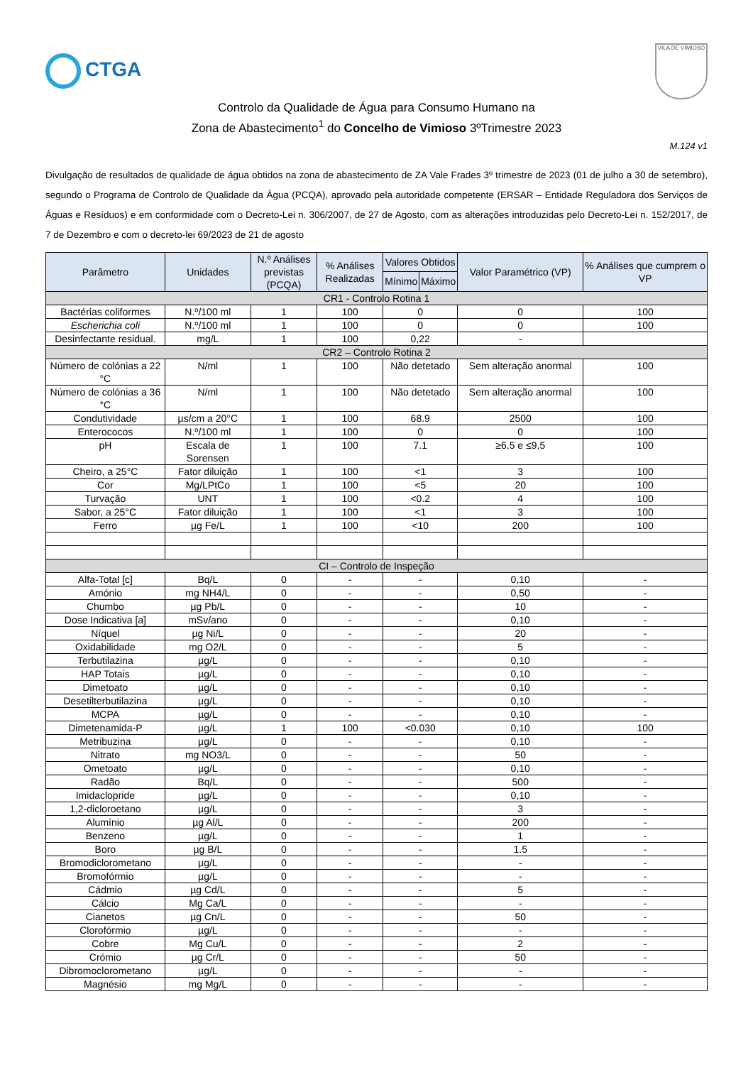CTGA
VILA DE VIMIOSO
Controlo da Qualidade de Água para Consumo Humano na
Zona de Abastecimento<sup>1</sup> do Concelho de Vimioso 3ºTrimestre 2023
M.124 v1
Divulgação de resultados de qualidade de água obtidos na zona de abastecimento de ZA Vale Frades 3º trimestre de 2023 (01 de julho a 30 de setembro), segundo o Programa de Controlo de Qualidade da Água (PCQA), aprovado pela autoridade competente (ERSAR – Entidade Reguladora dos Serviços de Águas e Resíduos) e em conformidade com o Decreto-Lei n. 306/2007, de 27 de Agosto, com as alterações introduzidas pelo Decreto-Lei n. 152/2017, de 7 de Dezembro e com o decreto-lei 69/2023 de 21 de agosto
| Parâmetro | Unidades | N.º Análises previstas (PCQA) | % Análises Realizadas | Valores Obtidos | | Valor Paramétrico (VP) | % Análises que cumprem o VP |
| --- | --- | --- | --- | --- | --- | --- | --- |
| | | | | Mínimo | Máximo | | |
| CR1 - Controlo Rotina 1 | | | | | | | |
| Bactérias coliformes | N.º/100 ml | 1 | 100 | 0 | | 0 | 100 |
| Escherichia coli | N.º/100 ml | 1 | 100 | 0 | | 0 | 100 |
| Desinfectante residual. | mg/L | 1 | 100 | 0,22 | | - | |
| CR2 – Controlo Rotina 2 | | | | | | | |
| Número de colónias a 22 °C | N/ml | 1 | 100 | Não detetado | | Sem alteração anormal | 100 |
| Número de colónias a 36 °C | N/ml | 1 | 100 | Não detetado | | Sem alteração anormal | 100 |
| Condutividade | µs/cm a 20°C | 1 | 100 | 68.9 | | 2500 | 100 |
| Enterococos | N.º/100 ml | 1 | 100 | 0 | | 0 | 100 |
| pH | Escala de Sorensen | 1 | 100 | 7.1 | | ≥6,5 e ≤9,5 | 100 |
| Cheiro, a 25°C | Fator diluição | 1 | 100 | <1 | | 3 | 100 |
| Cor | Mg/LPtCo | 1 | 100 | <5 | | 20 | 100 |
| Turvação | UNT | 1 | 100 | <0.2 | | 4 | 100 |
| Sabor, a 25°C | Fator diluição | 1 | 100 | <1 | | 3 | 100 |
| Ferro | µg Fe/L | 1 | 100 | <10 | | 200 | 100 |
| CI – Controlo de Inspeção | | | | | | | |
| Alfa-Total [c] | Bq/L | 0 | - | - | | 0,10 | - |
| Amónio | mg NH4/L | 0 | - | - | | 0,50 | - |
| Chumbo | µg Pb/L | 0 | - | - | | 10 | - |
| Dose Indicativa [a] | mSv/ano | 0 | - | - | | 0,10 | - |
| Níquel | µg Ni/L | 0 | - | - | | 20 | - |
| Oxidabilidade | mg O2/L | 0 | - | - | | 5 | - |
| Terbutilazina | µg/L | 0 | - | - | | 0,10 | - |
| HAP Totais | µg/L | 0 | - | - | | 0,10 | - |
| Dimetoato | µg/L | 0 | - | - | | 0,10 | - |
| Desetilterbutilazina | µg/L | 0 | - | - | | 0,10 | - |
| MCPA | µg/L | 0 | - | - | | 0,10 | - |
| Dimetenamida-P | µg/L | 1 | 100 | <0.030 | | 0,10 | 100 |
| Metribuzina | µg/L | 0 | - | - | | 0,10 | - |
| Nitrato | mg NO3/L | 0 | - | - | | 50 | - |
| Ometoato | µg/L | 0 | - | - | | 0,10 | - |
| Radão | Bq/L | 0 | - | - | | 500 | - |
| Imidaclopride | µg/L | 0 | - | - | | 0,10 | - |
| 1,2-dicloroetano | µg/L | 0 | - | - | | 3 | - |
| Alumínio | µg Al/L | 0 | - | - | | 200 | - |
| Benzeno | µg/L | 0 | - | - | | 1 | - |
| Boro | µg B/L | 0 | - | - | | 1.5 | - |
| Bromodiclorometano | µg/L | 0 | - | - | | - | - |
| Bromofórmio | µg/L | 0 | - | - | | - | - |
| Cádmio | µg Cd/L | 0 | - | - | | 5 | - |
| Cálcio | Mg Ca/L | 0 | - | - | | - | - |
| Cianetos | µg Cn/L | 0 | - | - | | 50 | - |
| Clorofórmio | µg/L | 0 | - | - | | - | - |
| Cobre | Mg Cu/L | 0 | - | - | | 2 | - |
| Crómio | µg Cr/L | 0 | - | - | | 50 | - |
| Dibromoclorometano | µg/L | 0 | - | - | | - | - |
| Magnésio | mg Mg/L | 0 | - | - | | - | - |